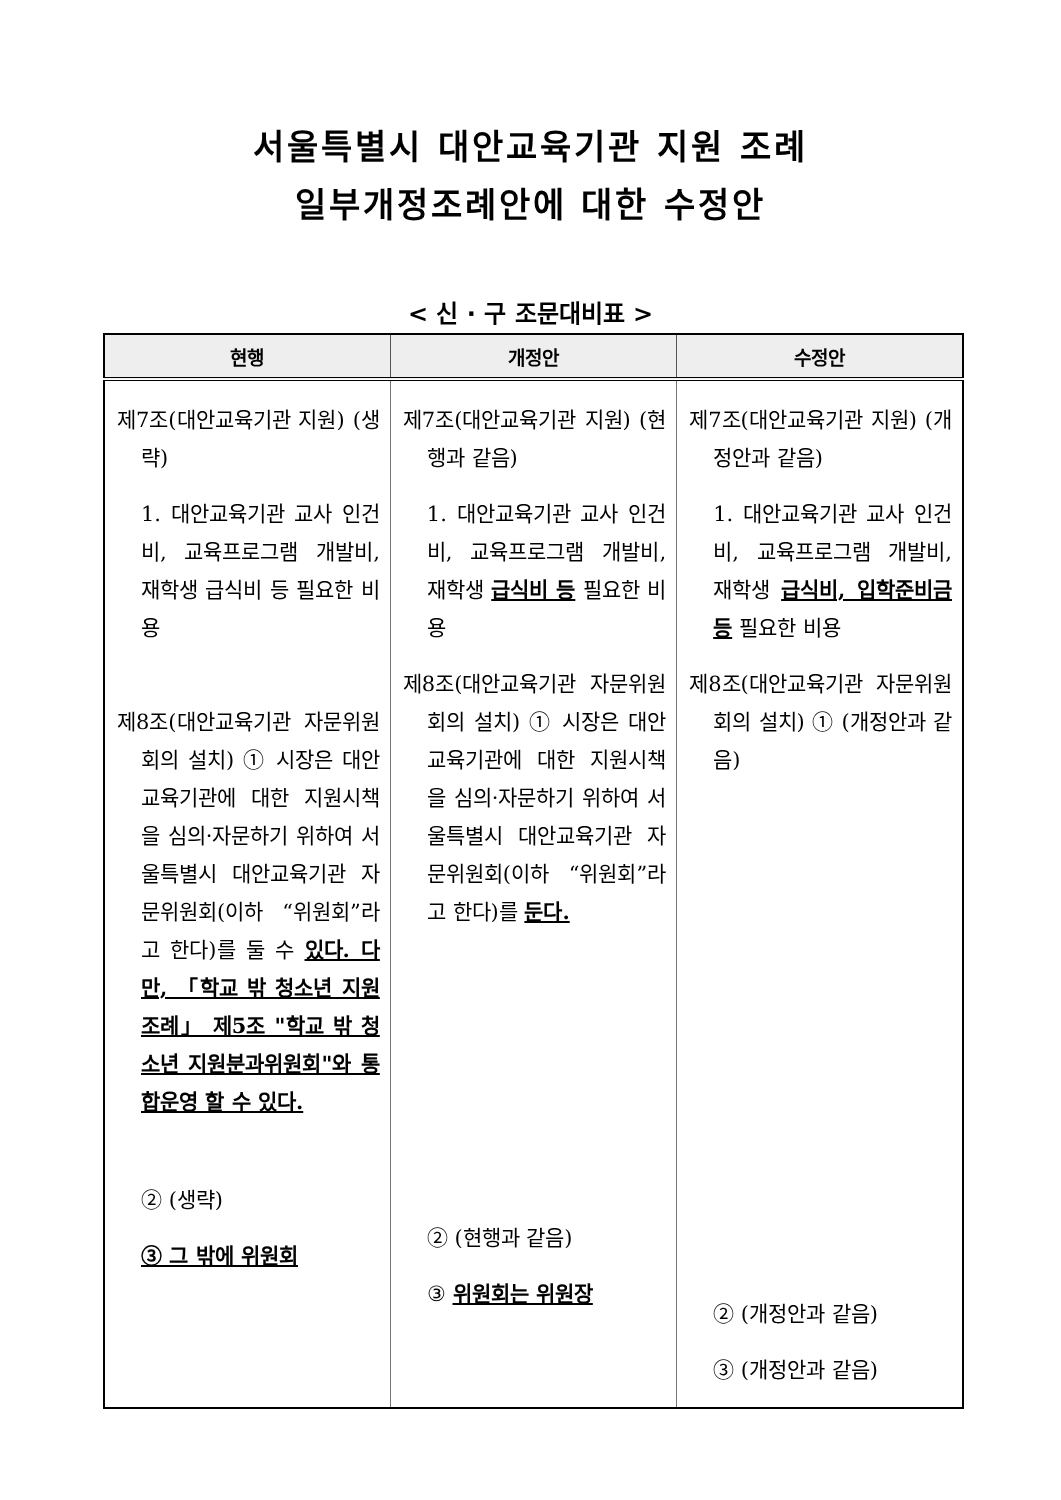서울특별시 대안교육기관 지원 조례
일부개정조례안에 대한 수정안
< 신 · 구 조문대비표 >
| 현행 | 개정안 | 수정안 |
| --- | --- | --- |
| 제7조(대안교육기관 지원) (생략) 1. 대안교육기관 교사 인건비, 교육프로그램 개발비, 재학생 급식비 등 필요한 비용 제8조(대안교육기관 자문위원회의 설치) ① 시장은 대안교육기관에 대한 지원시책을 심의·자문하기 위하여 서울특별시 대안교육기관 자문위원회(이하 “위원회”라고 한다)를 둘 수 있다. 다만, 「학교 밖 청소년 지원 조례」 제5조 "학교 밖 청소년 지원분과위원회"와 통합운영 할 수 있다. ② (생략) ③ 그 밖에 위원회 | 제7조(대안교육기관 지원) (현행과 같음) 1. 대안교육기관 교사 인건비, 교육프로그램 개발비, 재학생 급식비 등 필요한 비용 제8조(대안교육기관 자문위원회의 설치) ① 시장은 대안교육기관에 대한 지원시책을 심의·자문하기 위하여 서울특별시 대안교육기관 자문위원회(이하 “위원회”라고 한다)를 둔다. ② (현행과 같음) ③ 위원회는 위원장 | 제7조(대안교육기관 지원) (개정안과 같음) 1. 대안교육기관 교사 인건비, 교육프로그램 개발비, 재학생 급식비, 입학준비금 등 필요한 비용 제8조(대안교육기관 자문위원회의 설치) ① (개정안과 같음) ② (개정안과 같음) ③ (개정안과 같음) |